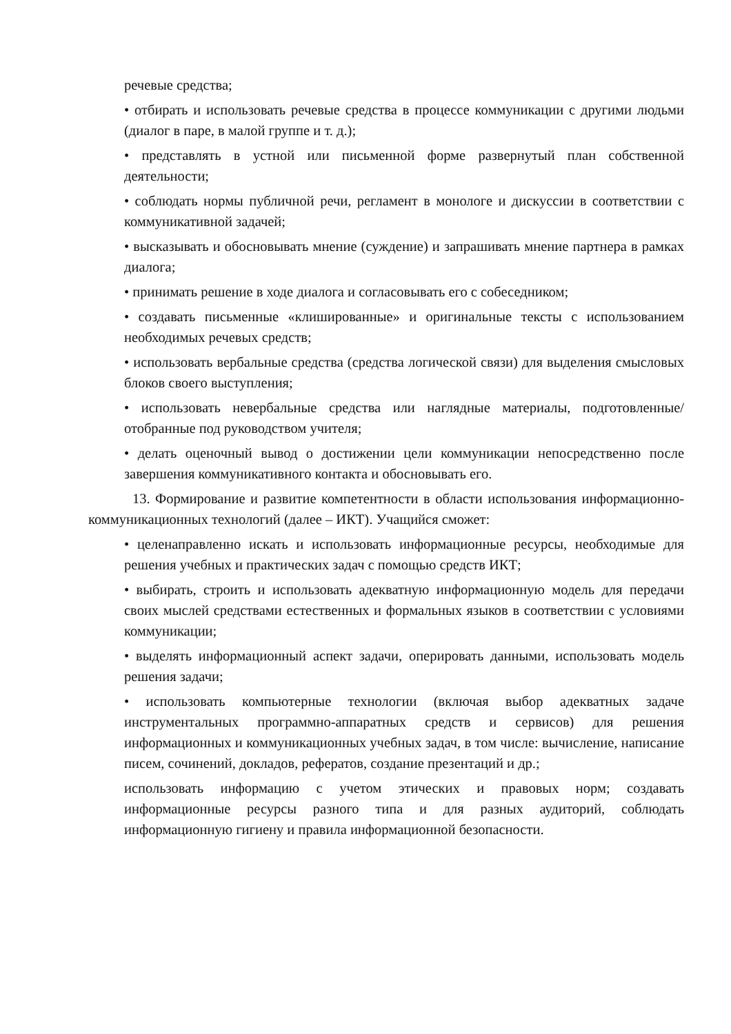речевые средства;
• отбирать и использовать речевые средства в процессе коммуникации с другими людьми (диалог в паре, в малой группе и т. д.);
• представлять в устной или письменной форме развернутый план собственной деятельности;
• соблюдать нормы публичной речи, регламент в монологе и дискуссии в соответствии с коммуникативной задачей;
• высказывать и обосновывать мнение (суждение) и запрашивать мнение партнера в рамках диалога;
• принимать решение в ходе диалога и согласовывать его с собеседником;
• создавать письменные «клишированные» и оригинальные тексты с использованием необходимых речевых средств;
• использовать вербальные средства (средства логической связи) для выделения смысловых блоков своего выступления;
• использовать невербальные средства или наглядные материалы, подготовленные/отобранные под руководством учителя;
• делать оценочный вывод о достижении цели коммуникации непосредственно после завершения коммуникативного контакта и обосновывать его.
13. Формирование и развитие компетентности в области использования информационно-коммуникационных технологий (далее – ИКТ). Учащийся сможет:
• целенаправленно искать и использовать информационные ресурсы, необходимые для решения учебных и практических задач с помощью средств ИКТ;
• выбирать, строить и использовать адекватную информационную модель для передачи своих мыслей средствами естественных и формальных языков в соответствии с условиями коммуникации;
• выделять информационный аспект задачи, оперировать данными, использовать модель решения задачи;
• использовать компьютерные технологии (включая выбор адекватных задаче инструментальных программно-аппаратных средств и сервисов) для решения информационных и коммуникационных учебных задач, в том числе: вычисление, написание писем, сочинений, докладов, рефератов, создание презентаций и др.;
использовать информацию с учетом этических и правовых норм; создавать информационные ресурсы разного типа и для разных аудиторий, соблюдать информационную гигиену и правила информационной безопасности.